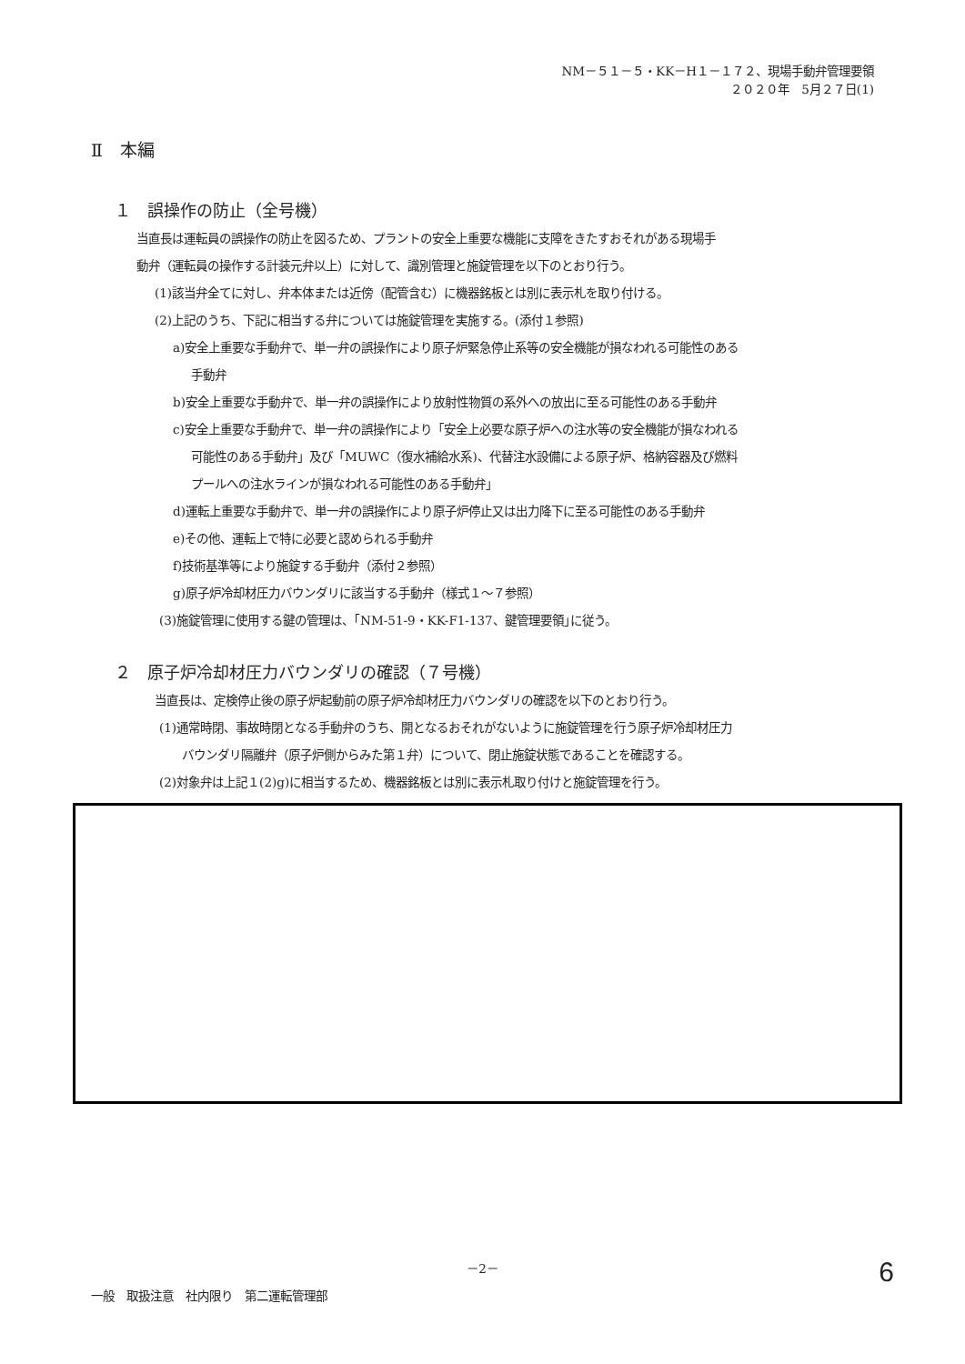NM－５１－５・KK－H１－１７２、現場手動弁管理要領
２０２０年　5月２７日(1)
Ⅱ　本編
１　誤操作の防止（全号機）
当直長は運転員の誤操作の防止を図るため、プラントの安全上重要な機能に支障をきたすおそれがある現場手
動弁（運転員の操作する計装元弁以上）に対して、識別管理と施錠管理を以下のとおり行う。
(1)該当弁全てに対し、弁本体または近傍（配管含む）に機器銘板とは別に表示札を取り付ける。
(2)上記のうち、下記に相当する弁については施錠管理を実施する。(添付１参照)
a)安全上重要な手動弁で、単一弁の誤操作により原子炉緊急停止系等の安全機能が損なわれる可能性のある
手動弁
b)安全上重要な手動弁で、単一弁の誤操作により放射性物質の系外への放出に至る可能性のある手動弁
c)安全上重要な手動弁で、単一弁の誤操作により「安全上必要な原子炉への注水等の安全機能が損なわれる
可能性のある手動弁」及び「MUWC（復水補給水系)、代替注水設備による原子炉、格納容器及び燃料
プールへの注水ラインが損なわれる可能性のある手動弁」
d)運転上重要な手動弁で、単一弁の誤操作により原子炉停止又は出力降下に至る可能性のある手動弁
e)その他、運転上で特に必要と認められる手動弁
f)技術基準等により施錠する手動弁（添付２参照）
g)原子炉冷却材圧力バウンダリに該当する手動弁（様式１～７参照）
(3)施錠管理に使用する鍵の管理は、｢NM-51-9・KK-F1-137、鍵管理要領｣に従う。
２　原子炉冷却材圧力バウンダリの確認（７号機）
当直長は、定検停止後の原子炉起動前の原子炉冷却材圧力バウンダリの確認を以下のとおり行う。
(1)通常時閉、事故時閉となる手動弁のうち、開となるおそれがないように施錠管理を行う原子炉冷却材圧力
バウンダリ隔離弁（原子炉側からみた第１弁）について、閉止施錠状態であることを確認する。
(2)対象弁は上記１(2)g)に相当するため、機器銘板とは別に表示札取り付けと施錠管理を行う。
－2－
一般　取扱注意　社内限り　第二運転管理部 6